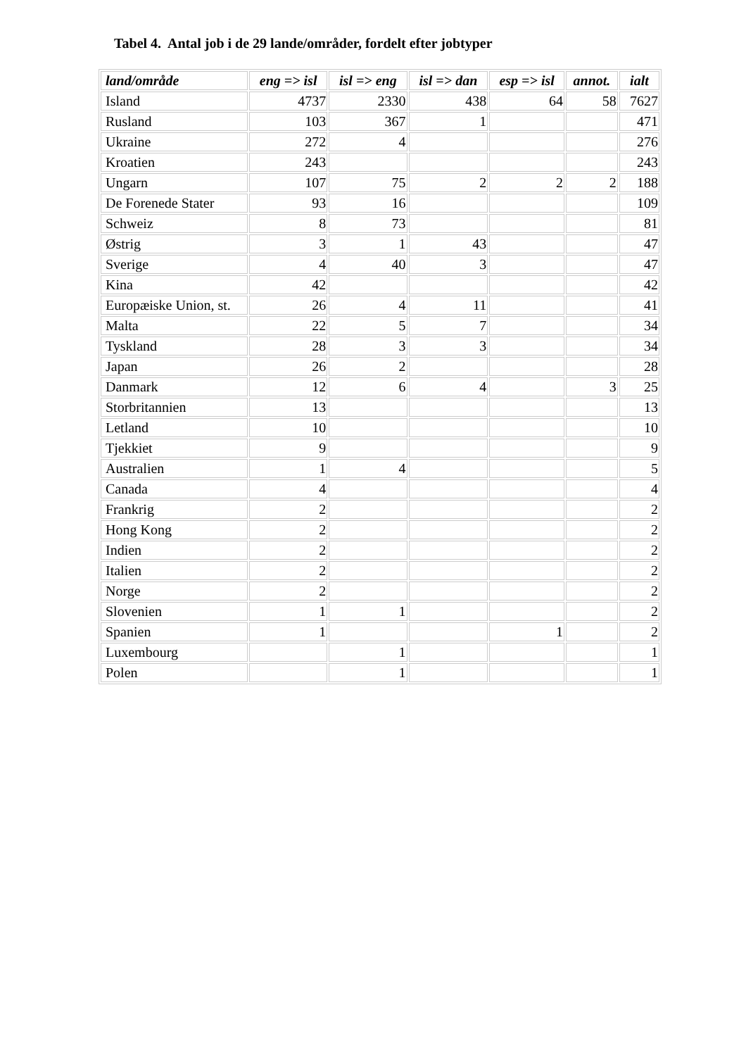Tabel 4. Antal job i de 29 lande/områder, fordelt efter jobtyper
| land/område | eng => isl | isl => eng | isl => dan | esp => isl | annot. | ialt |
| --- | --- | --- | --- | --- | --- | --- |
| Island | 4737 | 2330 | 438 | 64 | 58 | 7627 |
| Rusland | 103 | 367 | 1 | | | 471 |
| Ukraine | 272 | 4 | | | | 276 |
| Kroatien | 243 | | | | | 243 |
| Ungarn | 107 | 75 | 2 | 2 | 2 | 188 |
| De Forenede Stater | 93 | 16 | | | | 109 |
| Schweiz | 8 | 73 | | | | 81 |
| Østrig | 3 | 1 | 43 | | | 47 |
| Sverige | 4 | 40 | 3 | | | 47 |
| Kina | 42 | | | | | 42 |
| Europæiske Union, st. | 26 | 4 | 11 | | | 41 |
| Malta | 22 | 5 | 7 | | | 34 |
| Tyskland | 28 | 3 | 3 | | | 34 |
| Japan | 26 | 2 | | | | 28 |
| Danmark | 12 | 6 | 4 | | 3 | 25 |
| Storbritannien | 13 | | | | | 13 |
| Letland | 10 | | | | | 10 |
| Tjekkiet | 9 | | | | | 9 |
| Australien | 1 | 4 | | | | 5 |
| Canada | 4 | | | | | 4 |
| Frankrig | 2 | | | | | 2 |
| Hong Kong | 2 | | | | | 2 |
| Indien | 2 | | | | | 2 |
| Italien | 2 | | | | | 2 |
| Norge | 2 | | | | | 2 |
| Slovenien | 1 | 1 | | | | 2 |
| Spanien | 1 | | | 1 | | 2 |
| Luxembourg | | 1 | | | | 1 |
| Polen | | 1 | | | | 1 |